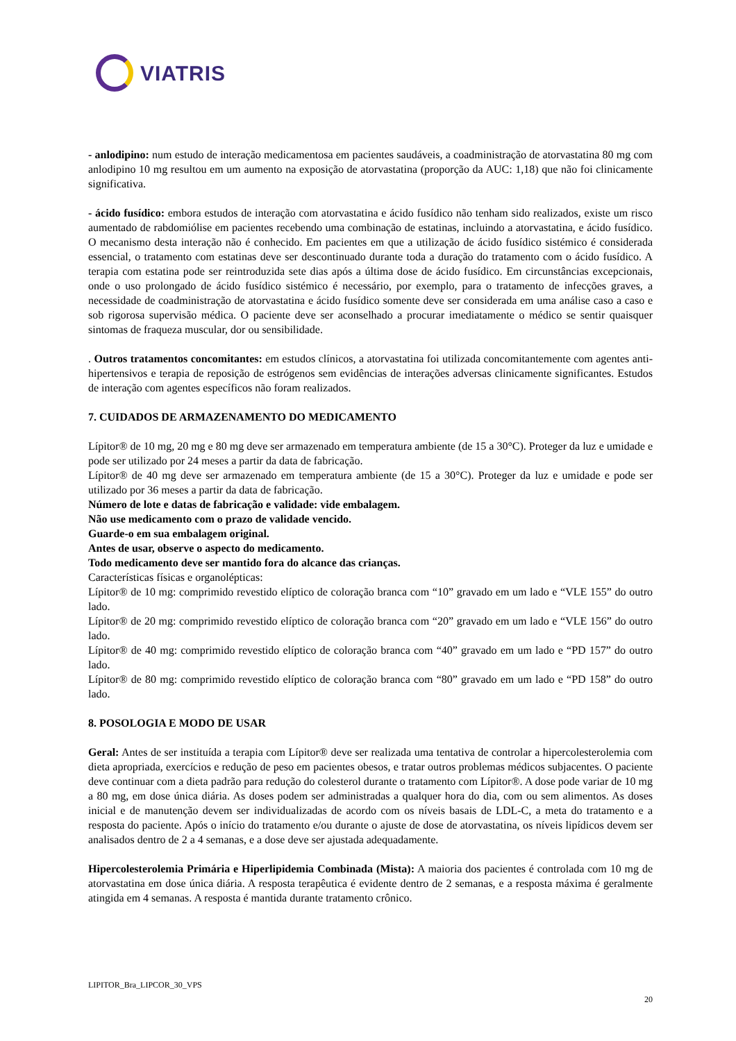VIATRIS
- anlodipino: num estudo de interação medicamentosa em pacientes saudáveis, a coadministração de atorvastatina 80 mg com anlodipino 10 mg resultou em um aumento na exposição de atorvastatina (proporção da AUC: 1,18) que não foi clinicamente significativa.
- ácido fusídico: embora estudos de interação com atorvastatina e ácido fusídico não tenham sido realizados, existe um risco aumentado de rabdomiólise em pacientes recebendo uma combinação de estatinas, incluindo a atorvastatina, e ácido fusídico. O mecanismo desta interação não é conhecido. Em pacientes em que a utilização de ácido fusídico sistémico é considerada essencial, o tratamento com estatinas deve ser descontinuado durante toda a duração do tratamento com o ácido fusídico. A terapia com estatina pode ser reintroduzida sete dias após a última dose de ácido fusídico. Em circunstâncias excepcionais, onde o uso prolongado de ácido fusídico sistémico é necessário, por exemplo, para o tratamento de infecções graves, a necessidade de coadministração de atorvastatina e ácido fusídico somente deve ser considerada em uma análise caso a caso e sob rigorosa supervisão médica. O paciente deve ser aconselhado a procurar imediatamente o médico se sentir quaisquer sintomas de fraqueza muscular, dor ou sensibilidade.
. Outros tratamentos concomitantes: em estudos clínicos, a atorvastatina foi utilizada concomitantemente com agentes anti-hipertensivos e terapia de reposição de estrógenos sem evidências de interações adversas clinicamente significantes. Estudos de interação com agentes específicos não foram realizados.
7. CUIDADOS DE ARMAZENAMENTO DO MEDICAMENTO
Lípitor® de 10 mg, 20 mg e 80 mg deve ser armazenado em temperatura ambiente (de 15 a 30°C). Proteger da luz e umidade e pode ser utilizado por 24 meses a partir da data de fabricação.
Lípitor® de 40 mg deve ser armazenado em temperatura ambiente (de 15 a 30°C). Proteger da luz e umidade e pode ser utilizado por 36 meses a partir da data de fabricação.
Número de lote e datas de fabricação e validade: vide embalagem.
Não use medicamento com o prazo de validade vencido.
Guarde-o em sua embalagem original.
Antes de usar, observe o aspecto do medicamento.
Todo medicamento deve ser mantido fora do alcance das crianças.
Características físicas e organolépticas:
Lípitor® de 10 mg: comprimido revestido elíptico de coloração branca com “10” gravado em um lado e “VLE 155” do outro lado.
Lípitor® de 20 mg: comprimido revestido elíptico de coloração branca com “20” gravado em um lado e “VLE 156” do outro lado.
Lípitor® de 40 mg: comprimido revestido elíptico de coloração branca com “40” gravado em um lado e “PD 157” do outro lado.
Lípitor® de 80 mg: comprimido revestido elíptico de coloração branca com “80” gravado em um lado e “PD 158” do outro lado.
8. POSOLOGIA E MODO DE USAR
Geral: Antes de ser instituída a terapia com Lípitor® deve ser realizada uma tentativa de controlar a hipercolesterolemia com dieta apropriada, exercícios e redução de peso em pacientes obesos, e tratar outros problemas médicos subjacentes. O paciente deve continuar com a dieta padrão para redução do colesterol durante o tratamento com Lípitor®. A dose pode variar de 10 mg a 80 mg, em dose única diária. As doses podem ser administradas a qualquer hora do dia, com ou sem alimentos. As doses inicial e de manutenção devem ser individualizadas de acordo com os níveis basais de LDL-C, a meta do tratamento e a resposta do paciente. Após o início do tratamento e/ou durante o ajuste de dose de atorvastatina, os níveis lipídicos devem ser analisados dentro de 2 a 4 semanas, e a dose deve ser ajustada adequadamente.
Hipercolesterolemia Primária e Hiperlipidemia Combinada (Mista): A maioria dos pacientes é controlada com 10 mg de atorvastatina em dose única diária. A resposta terapêutica é evidente dentro de 2 semanas, e a resposta máxima é geralmente atingida em 4 semanas. A resposta é mantida durante tratamento crônico.
LIPITOR_Bra_LIPCOR_30_VPS
20